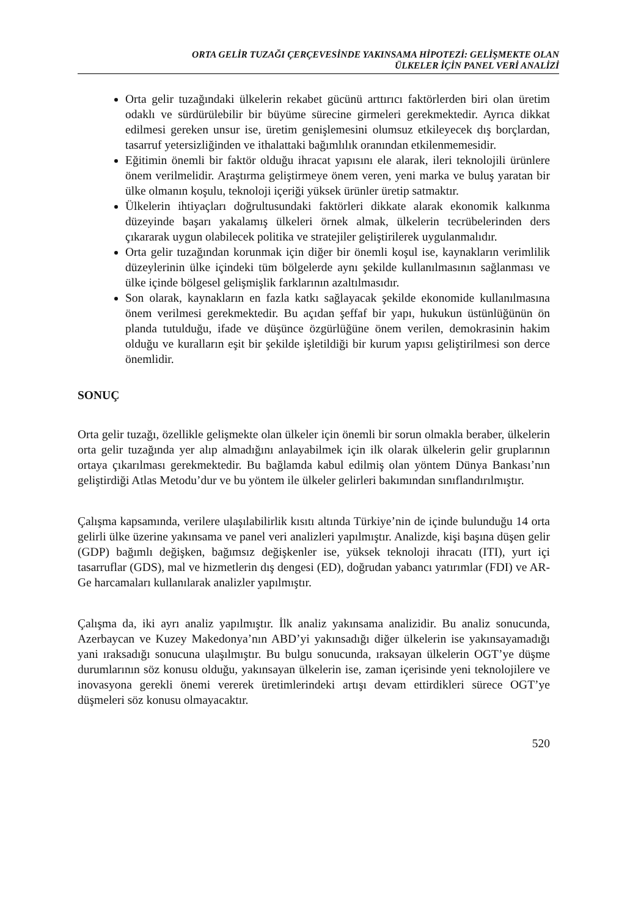ORTA GELİR TUZAĞI ÇERÇEVESİNDE YAKINSAMA HİPOTEZİ: GELİŞMEKTE OLAN
ÜLKELER İÇİN PANEL VERİ ANALİZİ
Orta gelir tuzağındaki ülkelerin rekabet gücünü arttırıcı faktörlerden biri olan üretim odaklı ve sürdürülebilir bir büyüme sürecine girmeleri gerekmektedir. Ayrıca dikkat edilmesi gereken unsur ise, üretim genişlemesini olumsuz etkileyecek dış borçlardan, tasarruf yetersizliğinden ve ithalattaki bağımlılık oranından etkilenmemesidir.
Eğitimin önemli bir faktör olduğu ihracat yapısını ele alarak, ileri teknolojili ürünlere önem verilmelidir. Araştırma geliştirmeye önem veren, yeni marka ve buluş yaratan bir ülke olmanın koşulu, teknoloji içeriği yüksek ürünler üretip satmaktır.
Ülkelerin ihtiyaçları doğrultusundaki faktörleri dikkate alarak ekonomik kalkınma düzeyinde başarı yakalamış ülkeleri örnek almak, ülkelerin tecrübelerinden ders çıkararak uygun olabilecek politika ve stratejiler geliştirilerek uygulanmalıdır.
Orta gelir tuzağından korunmak için diğer bir önemli koşul ise, kaynakların verimlilik düzeylerinin ülke içindeki tüm bölgelerde aynı şekilde kullanılmasının sağlanması ve ülke içinde bölgesel gelişmişlik farklarının azaltılmasıdır.
Son olarak, kaynakların en fazla katkı sağlayacak şekilde ekonomide kullanılmasına önem verilmesi gerekmektedir. Bu açıdan şeffaf bir yapı, hukukun üstünlüğünün ön planda tutulduğu, ifade ve düşünce özgürlüğüne önem verilen, demokrasinin hakim olduğu ve kuralların eşit bir şekilde işletildiği bir kurum yapısı geliştirilmesi son derce önemlidir.
SONUÇ
Orta gelir tuzağı, özellikle gelişmekte olan ülkeler için önemli bir sorun olmakla beraber, ülkelerin orta gelir tuzağında yer alıp almadığını anlayabilmek için ilk olarak ülkelerin gelir gruplarının ortaya çıkarılması gerekmektedir. Bu bağlamda kabul edilmiş olan yöntem Dünya Bankası’nın geliştirdiği Atlas Metodu’dur ve bu yöntem ile ülkeler gelirleri bakımından sınıflandırılmıştır.
Çalışma kapsamında, verilere ulaşılabilirlik kısıtı altında Türkiye’nin de içinde bulunduğu 14 orta gelirli ülke üzerine yakınsama ve panel veri analizleri yapılmıştır. Analizde, kişi başına düşen gelir (GDP) bağımlı değişken, bağımsız değişkenler ise, yüksek teknoloji ihracatı (ITI), yurt içi tasarruflar (GDS), mal ve hizmetlerin dış dengesi (ED), doğrudan yabancı yatırımlar (FDI) ve AR-Ge harcamaları kullanılarak analizler yapılmıştır.
Çalışma da, iki ayrı analiz yapılmıştır. İlk analiz yakınsama analizidir. Bu analiz sonucunda, Azerbaycan ve Kuzey Makedonya’nın ABD’yi yakınsadığı diğer ülkelerin ise yakınsayamadığı yani ıraksadığı sonucuna ulaşılmıştır. Bu bulgu sonucunda, ıraksayan ülkelerin OGT’ye düşme durumlarının söz konusu olduğu, yakınsayan ülkelerin ise, zaman içerisinde yeni teknolojilere ve inovasyona gerekli önemi vererek üretimlerindeki artışı devam ettirdikleri sürece OGT’ye düşmeleri söz konusu olmayacaktır.
520